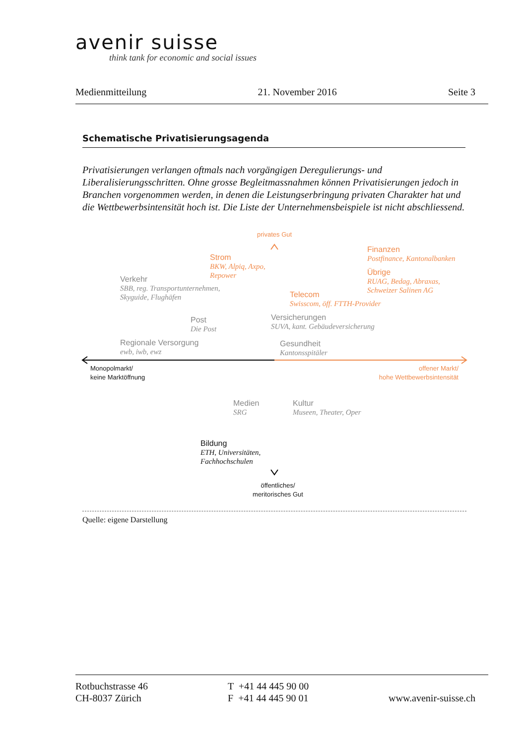avenir suisse
think tank for economic and social issues
Medienmitteilung 21. November 2016 Seite 3
Schematische Privatisierungsagenda
Privatisierungen verlangen oftmals nach vorgängigen Deregulierungs- und Liberalisierungsschritten. Ohne grosse Begleitmassnahmen können Privatisierungen jedoch in Branchen vorgenommen werden, in denen die Leistungserbringung privaten Charakter hat und die Wettbewerbsintensität hoch ist. Die Liste der Unternehmensbeispiele ist nicht abschliessend.
privates Gut
Strom
BKW, Alpiq, Axpo,
Repower
Finanzen
Postfinance, Kantonalbanken
Übrige
RUAG, Bedag, Abraxas,
Schweizer Salinen AG
Verkehr
SBB, reg. Transportunternehmen,
Skyguide, Flughäfen
Telecom
Swisscom, öff. FTTH-Provider
Post
Die Post
Versicherungen
SUVA, kant. Gebäudeversicherung
Regionale Versorgung
ewb, iwb, ewz
Gesundheit
Kantonsspitäler
Monopolmarkt/
keine Marktöffnung
offener Markt/
hohe Wettbewerbsintensität
Medien
SRG
Kultur
Museen, Theater, Oper
Bildung
ETH, Universitäten,
Fachhochschulen
öffentliches/
meritorisches Gut
Quelle: eigene Darstellung
Rotbuchstrasse 46
CH-8037 Zürich
T +41 44 445 90 00
F +41 44 445 90 01
www.avenir-suisse.ch